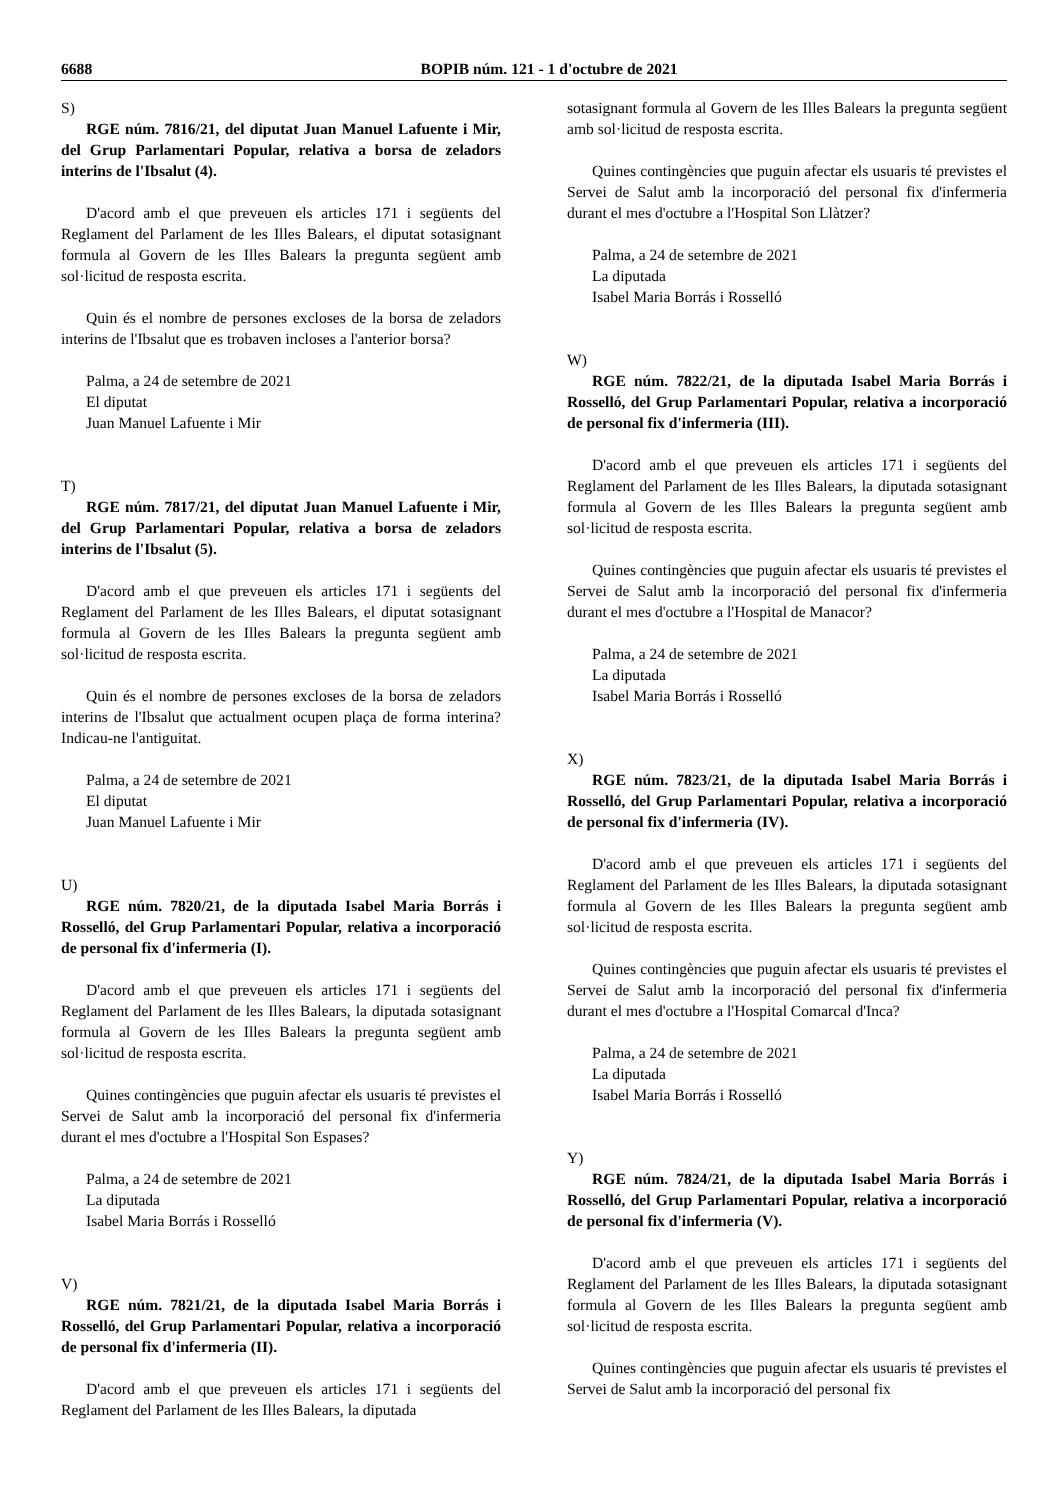6688 BOPIB núm. 121 - 1 d'octubre de 2021
S)
RGE núm. 7816/21, del diputat Juan Manuel Lafuente i Mir, del Grup Parlamentari Popular, relativa a borsa de zeladors interins de l'Ibsalut (4).
D'acord amb el que preveuen els articles 171 i següents del Reglament del Parlament de les Illes Balears, el diputat sotasignant formula al Govern de les Illes Balears la pregunta següent amb sol·licitud de resposta escrita.
Quin és el nombre de persones excloses de la borsa de zeladors interins de l'Ibsalut que es trobaven incloses a l'anterior borsa?
Palma, a 24 de setembre de 2021
El diputat
Juan Manuel Lafuente i Mir
T)
RGE núm. 7817/21, del diputat Juan Manuel Lafuente i Mir, del Grup Parlamentari Popular, relativa a borsa de zeladors interins de l'Ibsalut (5).
D'acord amb el que preveuen els articles 171 i següents del Reglament del Parlament de les Illes Balears, el diputat sotasignant formula al Govern de les Illes Balears la pregunta següent amb sol·licitud de resposta escrita.
Quin és el nombre de persones excloses de la borsa de zeladors interins de l'Ibsalut que actualment ocupen plaça de forma interina? Indicau-ne l'antiguitat.
Palma, a 24 de setembre de 2021
El diputat
Juan Manuel Lafuente i Mir
U)
RGE núm. 7820/21, de la diputada Isabel Maria Borrás i Rosselló, del Grup Parlamentari Popular, relativa a incorporació de personal fix d'infermeria (I).
D'acord amb el que preveuen els articles 171 i següents del Reglament del Parlament de les Illes Balears, la diputada sotasignant formula al Govern de les Illes Balears la pregunta següent amb sol·licitud de resposta escrita.
Quines contingències que puguin afectar els usuaris té previstes el Servei de Salut amb la incorporació del personal fix d'infermeria durant el mes d'octubre a l'Hospital Son Espases?
Palma, a 24 de setembre de 2021
La diputada
Isabel Maria Borrás i Rosselló
V)
RGE núm. 7821/21, de la diputada Isabel Maria Borrás i Rosselló, del Grup Parlamentari Popular, relativa a incorporació de personal fix d'infermeria (II).
D'acord amb el que preveuen els articles 171 i següents del Reglament del Parlament de les Illes Balears, la diputada
sotasignant formula al Govern de les Illes Balears la pregunta següent amb sol·licitud de resposta escrita.
Quines contingències que puguin afectar els usuaris té previstes el Servei de Salut amb la incorporació del personal fix d'infermeria durant el mes d'octubre a l'Hospital Son Llàtzer?
Palma, a 24 de setembre de 2021
La diputada
Isabel Maria Borrás i Rosselló
W)
RGE núm. 7822/21, de la diputada Isabel Maria Borrás i Rosselló, del Grup Parlamentari Popular, relativa a incorporació de personal fix d'infermeria (III).
D'acord amb el que preveuen els articles 171 i següents del Reglament del Parlament de les Illes Balears, la diputada sotasignant formula al Govern de les Illes Balears la pregunta següent amb sol·licitud de resposta escrita.
Quines contingències que puguin afectar els usuaris té previstes el Servei de Salut amb la incorporació del personal fix d'infermeria durant el mes d'octubre a l'Hospital de Manacor?
Palma, a 24 de setembre de 2021
La diputada
Isabel Maria Borrás i Rosselló
X)
RGE núm. 7823/21, de la diputada Isabel Maria Borrás i Rosselló, del Grup Parlamentari Popular, relativa a incorporació de personal fix d'infermeria (IV).
D'acord amb el que preveuen els articles 171 i següents del Reglament del Parlament de les Illes Balears, la diputada sotasignant formula al Govern de les Illes Balears la pregunta següent amb sol·licitud de resposta escrita.
Quines contingències que puguin afectar els usuaris té previstes el Servei de Salut amb la incorporació del personal fix d'infermeria durant el mes d'octubre a l'Hospital Comarcal d'Inca?
Palma, a 24 de setembre de 2021
La diputada
Isabel Maria Borrás i Rosselló
Y)
RGE núm. 7824/21, de la diputada Isabel Maria Borrás i Rosselló, del Grup Parlamentari Popular, relativa a incorporació de personal fix d'infermeria (V).
D'acord amb el que preveuen els articles 171 i següents del Reglament del Parlament de les Illes Balears, la diputada sotasignant formula al Govern de les Illes Balears la pregunta següent amb sol·licitud de resposta escrita.
Quines contingències que puguin afectar els usuaris té previstes el Servei de Salut amb la incorporació del personal fix